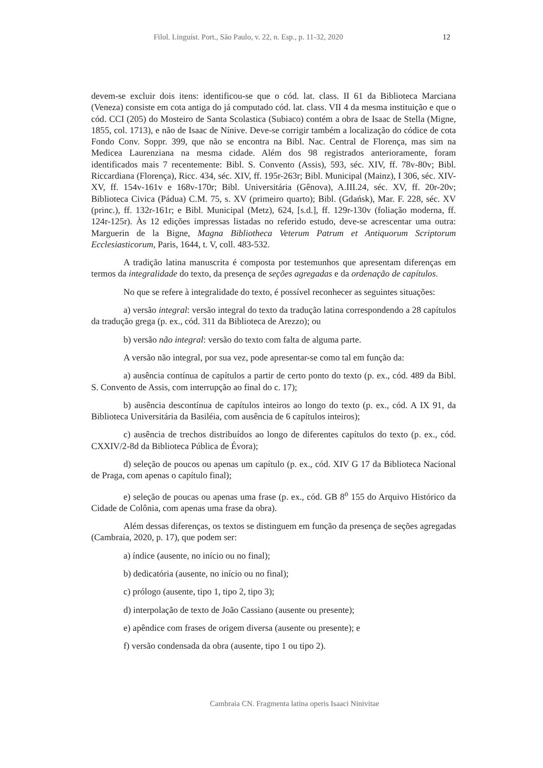Filol. Linguíst. Port., São Paulo, v. 22, n. Esp., p. 11-32, 2020 12
devem-se excluir dois itens: identificou-se que o cód. lat. class. II 61 da Biblioteca Marciana (Veneza) consiste em cota antiga do já computado cód. lat. class. VII 4 da mesma instituição e que o cód. CCI (205) do Mosteiro de Santa Scolastica (Subiaco) contém a obra de Isaac de Stella (Migne, 1855, col. 1713), e não de Isaac de Nínive. Deve-se corrigir também a localização do códice de cota Fondo Conv. Soppr. 399, que não se encontra na Bibl. Nac. Central de Florença, mas sim na Medicea Laurenziana na mesma cidade. Além dos 98 registrados anterioramente, foram identificados mais 7 recentemente: Bibl. S. Convento (Assis), 593, séc. XIV, ff. 78v-80v; Bibl. Riccardiana (Florença), Ricc. 434, séc. XIV, ff. 195r-263r; Bibl. Municipal (Mainz), I 306, séc. XIV-XV, ff. 154v-161v e 168v-170r; Bibl. Universitária (Gênova), A.III.24, séc. XV, ff. 20r-20v; Biblioteca Civica (Pádua) C.M. 75, s. XV (primeiro quarto); Bibl. (Gdańsk), Mar. F. 228, séc. XV (princ.), ff. 132r-161r; e Bibl. Municipal (Metz), 624, [s.d.], ff. 129r-130v (foliação moderna, ff. 124r-125r). Às 12 edições impressas listadas no referido estudo, deve-se acrescentar uma outra: Marguerin de la Bigne, Magna Bibliotheca Veterum Patrum et Antiquorum Scriptorum Ecclesiasticorum, Paris, 1644, t. V, coll. 483-532.
A tradição latina manuscrita é composta por testemunhos que apresentam diferenças em termos da integralidade do texto, da presença de seções agregadas e da ordenação de capítulos.
No que se refere à integralidade do texto, é possível reconhecer as seguintes situações:
a) versão integral: versão integral do texto da tradução latina correspondendo a 28 capítulos da tradução grega (p. ex., cód. 311 da Biblioteca de Arezzo); ou
b) versão não integral: versão do texto com falta de alguma parte.
A versão não integral, por sua vez, pode apresentar-se como tal em função da:
a) ausência contínua de capítulos a partir de certo ponto do texto (p. ex., cód. 489 da Bibl. S. Convento de Assis, com interrupção ao final do c. 17);
b) ausência descontínua de capítulos inteiros ao longo do texto (p. ex., cód. A IX 91, da Biblioteca Universitária da Basiléia, com ausência de 6 capítulos inteiros);
c) ausência de trechos distribuídos ao longo de diferentes capítulos do texto (p. ex., cód. CXXIV/2-8d da Biblioteca Pública de Évora);
d) seleção de poucos ou apenas um capítulo (p. ex., cód. XIV G 17 da Biblioteca Nacional de Praga, com apenas o capítulo final);
e) seleção de poucas ou apenas uma frase (p. ex., cód. GB 8<sup>o</sup> 155 do Arquivo Histórico da Cidade de Colônia, com apenas uma frase da obra).
Além dessas diferenças, os textos se distinguem em função da presença de seções agregadas (Cambraia, 2020, p. 17), que podem ser:
a) índice (ausente, no início ou no final);
b) dedicatória (ausente, no início ou no final);
c) prólogo (ausente, tipo 1, tipo 2, tipo 3);
d) interpolação de texto de João Cassiano (ausente ou presente);
e) apêndice com frases de origem diversa (ausente ou presente); e
f) versão condensada da obra (ausente, tipo 1 ou tipo 2).
Cambraia CN. Fragmenta latina operis Isaaci Ninivitae